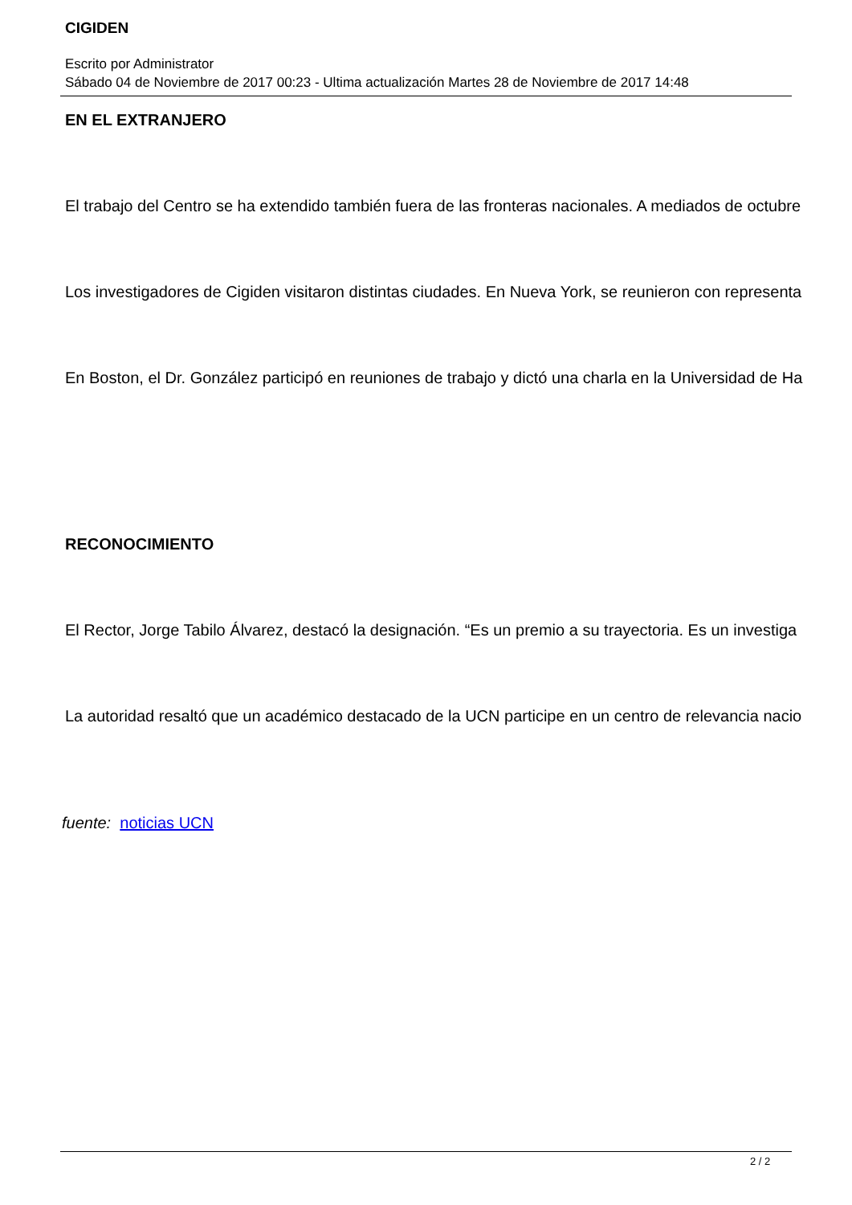CIGIDEN
Escrito por Administrator
Sábado 04 de Noviembre de 2017 00:23 - Ultima actualización Martes 28 de Noviembre de 2017 14:48
EN EL EXTRANJERO
El trabajo del Centro se ha extendido también fuera de las fronteras nacionales. A mediados de octubre
Los investigadores de Cigiden visitaron distintas ciudades. En Nueva York, se reunieron con representa
En Boston, el Dr. González participó en reuniones de trabajo y dictó una charla en la Universidad de Ha
RECONOCIMIENTO
El Rector, Jorge Tabilo Álvarez, destacó la designación. “Es un premio a su trayectoria. Es un investiga
La autoridad resaltó que un académico destacado de la UCN participe en un centro de relevancia nacio
fuente: noticias UCN
2 / 2